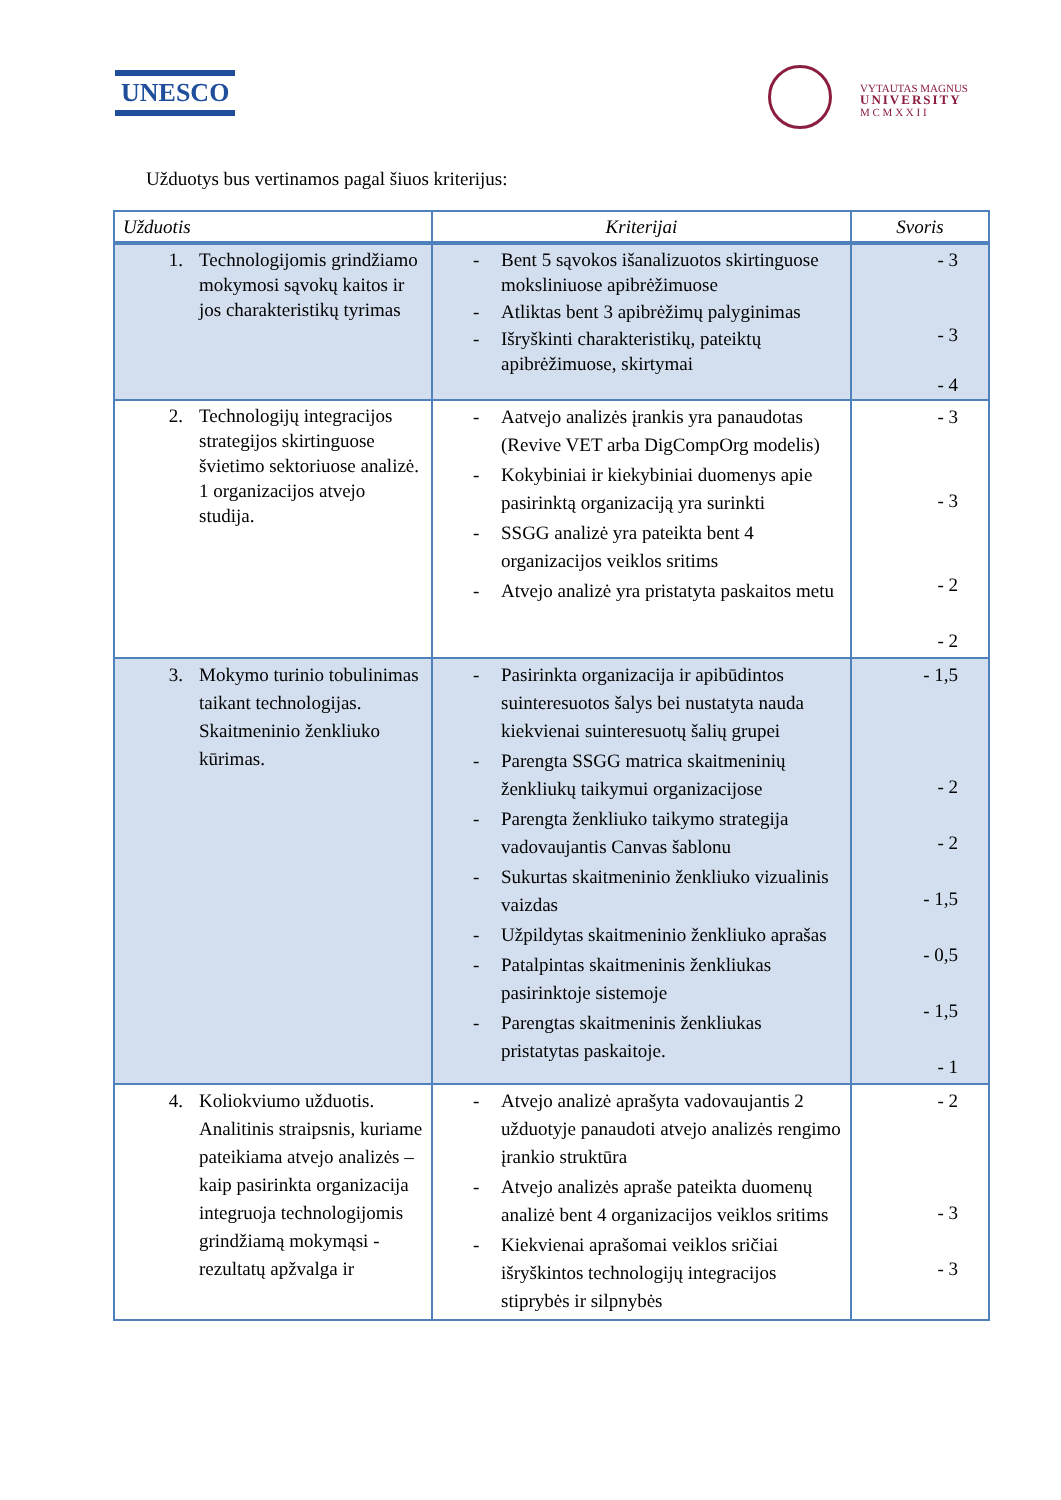UNESCO
VYTAUTAS MAGNUS
UNIVERSITY
M C M X X I I
Užduotys bus vertinamos pagal šiuos kriterijus:
| Užduotis | Kriterijai | Svoris |
| --- | --- | --- |
| 1. Technologijomis grindžiamo mokymosi sąvokų kaitos ir jos charakteristikų tyrimas | - Bent 5 sąvokos išanalizuotos skirtinguose moksliniuose apibrėžimuose - Atliktas bent 3 apibrėžimų palyginimas - Išryškinti charakteristikų, pateiktų apibrėžimuose, skirtymai | - 3 - 3 - 4 |
| 2. Technologijų integracijos strategijos skirtinguose švietimo sektoriuose analizė. 1 organizacijos atvejo studija. | - Aatvejo analizės įrankis yra panaudotas (Revive VET arba DigCompOrg modelis) - Kokybiniai ir kiekybiniai duomenys apie pasirinktą organizaciją yra surinkti - SSGG analizė yra pateikta bent 4 organizacijos veiklos sritims - Atvejo analizė yra pristatyta paskaitos metu | - 3 - 3 - 2 - 2 |
| 3. Mokymo turinio tobulinimas taikant technologijas. Skaitmeninio ženkliuko kūrimas. | - Pasirinkta organizacija ir apibūdintos suinteresuotos šalys bei nustatyta nauda kiekvienai suinteresuotų šalių grupei - Parengta SSGG matrica skaitmeninių ženkliukų taikymui organizacijose - Parengta ženkliuko taikymo strategija vadovaujantis Canvas šablonu - Sukurtas skaitmeninio ženkliuko vizualinis vaizdas - Užpildytas skaitmeninio ženkliuko aprašas - Patalpintas skaitmeninis ženkliukas pasirinktoje sistemoje - Parengtas skaitmeninis ženkliukas pristatytas paskaitoje. | - 1,5 - 2 - 2 - 1,5 - 0,5 - 1,5 - 1 |
| 4. Koliokviumo užduotis. Analitinis straipsnis, kuriame pateikiama atvejo analizės – kaip pasirinkta organizacija integruoja technologijomis grindžiamą mokymąsi - rezultatų apžvalga ir | - Atvejo analizė aprašyta vadovaujantis 2 užduotyje panaudoti atvejo analizės rengimo įrankio struktūra - Atvejo analizės apraše pateikta duomenų analizė bent 4 organizacijos veiklos sritims - Kiekvienai aprašomai veiklos sričiai išryškintos technologijų integracijos stiprybės ir silpnybės | - 2 - 3 - 3 |